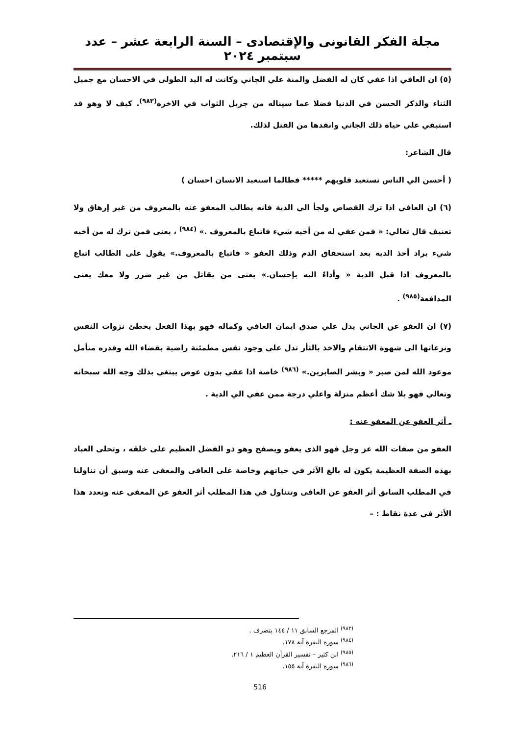مجلة الفكر القانونى والإقتصادى – السنة الرابعة عشر – عدد سبتمبر ٢٠٢٤
(٥) ان العافي اذا عفي كان له الفضل والمنة علي الجاني وكانت له اليد الطولى في الاحسان مع جميل الثناء والذكر الحسن في الدنيا فضلا عما سيناله من جزيل الثواب في الاخرة<sup>(٩٨٣)</sup>. كيف لا وهو قد استبقي علي حياة ذلك الجاني وانقدها من القتل لذلك.
قال الشاعر:
( أحسن الي الناس تستعبد قلوبهم ***** فطالما استعبد الانسان احسان )
(٦) ان العافي اذا ترك القصاص ولجأ الي الدية فانه يطالب المعفو عنه بالمعروف من غير إرهاق ولا تعنيف قال تعالي: « فمن عفي له من أخيه شيء فاتباع بالمعروف .» <sup>(٩٨٤)</sup> ، يعنى فمن ترك له من أخيه شيء يراد أخذ الدية بعد استحقاق الدم وذلك العفو « فاتباع بالمعروف.» يقول على الطالب اتباع بالمعروف اذا قبل الدية « وأداءً اليه بإحسان.» يعنى من يقاتل من غير ضرر ولا معك يعنى المدافعة<sup>(٩٨٥)</sup> .
(٧) ان العفو عن الجاني يدل علي صدق ايمان العافي وكماله فهو بهذا الفعل يخطئ نزوات النفس ونزعاتها الي شهوة الانتقام والاخذ بالثأر تدل علي وجود نفس مطمئنة راضية بقضاء الله وقدره متأمل موعود الله لمن صبر « وبشر الصابرين.» <sup>(٩٨٦)</sup> خاصة اذا عفي بدون عوض يبتغي بذلك وجه الله سبحانه وتعالي فهو بلا شك أعظم منزلة واعلي درجة ممن عفي الي الدية .
ـ أثر العفو عن المعفو عنه :
العفو من صفات الله عز وجل فهو الذى يعفو ويصفح وهو ذو الفضل العظيم على خلقه ، وتحلى العباد بهذه الصفة العظيمة يكون له بالغ الآثر في حياتهم وخاصة على العافى والمعفى عنه وسبق أن تناولنا في المطلب السابق أثر العفو عن العافى ونتناول في هذا المطلب أثر العفو عن المعفى عنه ونعدد هذا الأثر في عدة نقاط : –
<sup>(٩٨٣)</sup> المرجع السابق ١١ / ١٤٤ بتصرف .
<sup>(٩٨٤)</sup> سورة البقرة آية ١٧٨.
<sup>(٩٨٥)</sup> ابن كثير – تفسير القرآن العظيم ١ / ٢١٦.
<sup>(٩٨٦)</sup> سورة البقرة آية ١٥٥.
516